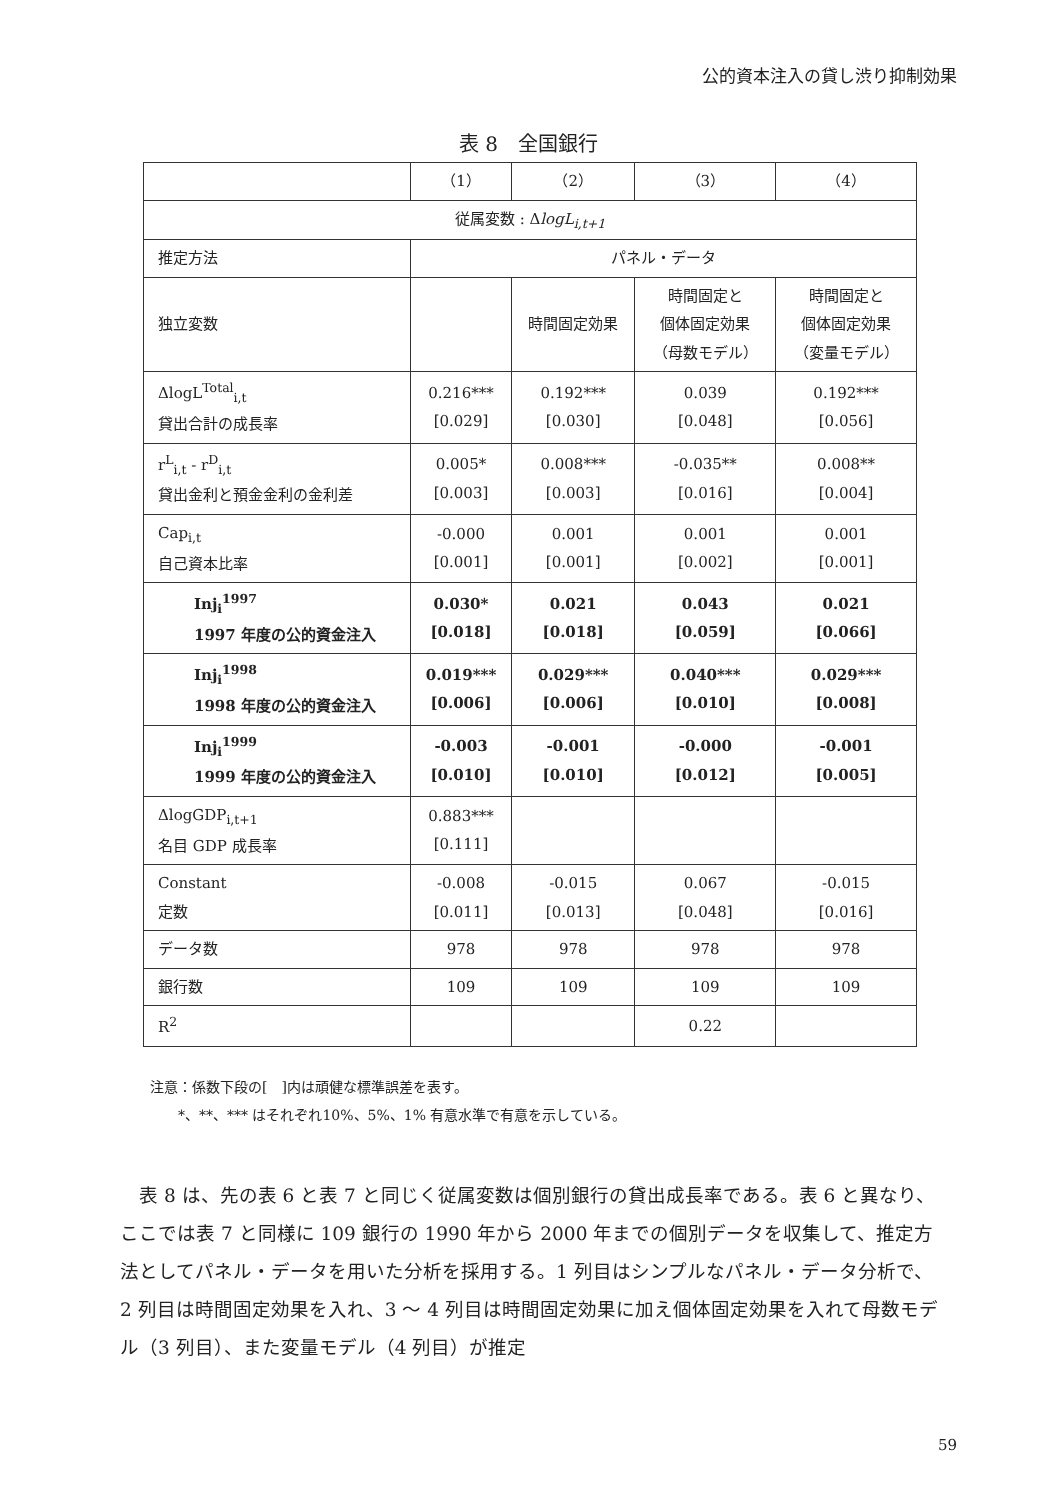公的資本注入の貸し渋り抑制効果
表 8　全国銀行
| | （1） | （2） | （3） | （4） |
| 従属変数 : Δ logL<sub>i,t+1</sub> | | | | |
| 推定方法 | パネル・データ | | | |
| 独立変数 | | 時間固定効果 | 時間固定と 個体固定効果 （母数モデル） | 時間固定と 個体固定効果 （変量モデル） |
| ΔlogL<sup>Total</sup><sub>i,t</sub> 貸出合計の成長率 | 0.216*** [0.029] | 0.192*** [0.030] | 0.039 [0.048] | 0.192*** [0.056] |
| r<sup>L</sup><sub>i,t</sub> - r<sup>D</sup><sub>i,t</sub> 貸出金利と預金金利の金利差 | 0.005* [0.003] | 0.008*** [0.003] | -0.035** [0.016] | 0.008** [0.004] |
| Cap<sub>i,t</sub> 自己資本比率 | -0.000 [0.001] | 0.001 [0.001] | 0.001 [0.002] | 0.001 [0.001] |
| Inj<sub>i</sub><sup>1997</sup> 1997 年度の公的資金注入 | 0.030* [0.018] | 0.021 [0.018] | 0.043 [0.059] | 0.021 [0.066] |
| Inj<sub>i</sub><sup>1998</sup> 1998 年度の公的資金注入 | 0.019*** [0.006] | 0.029*** [0.006] | 0.040*** [0.010] | 0.029*** [0.008] |
| Inj<sub>i</sub><sup>1999</sup> 1999 年度の公的資金注入 | -0.003 [0.010] | -0.001 [0.010] | -0.000 [0.012] | -0.001 [0.005] |
| ΔlogGDP<sub>i,t+1</sub> 名目 GDP 成長率 | 0.883*** [0.111] | | | |
| Constant 定数 | -0.008 [0.011] | -0.015 [0.013] | 0.067 [0.048] | -0.015 [0.016] |
| データ数 | 978 | 978 | 978 | 978 |
| 銀行数 | 109 | 109 | 109 | 109 |
| R<sup>2</sup> | | | 0.22 | |
注意：係数下段の[　]内は頑健な標準誤差を表す。
　　*、**、*** はそれぞれ10%、5%、1% 有意水準で有意を示している。
　表 8 は、先の表 6 と表 7 と同じく従属変数は個別銀行の貸出成長率である。表 6 と異なり、ここでは表 7 と同様に 109 銀行の 1990 年から 2000 年までの個別データを収集して、推定方法としてパネル・データを用いた分析を採用する。1 列目はシンプルなパネル・データ分析で、2 列目は時間固定効果を入れ、3 ～ 4 列目は時間固定効果に加え個体固定効果を入れて母数モデル（3 列目）、また変量モデル（4 列目）が推定
59